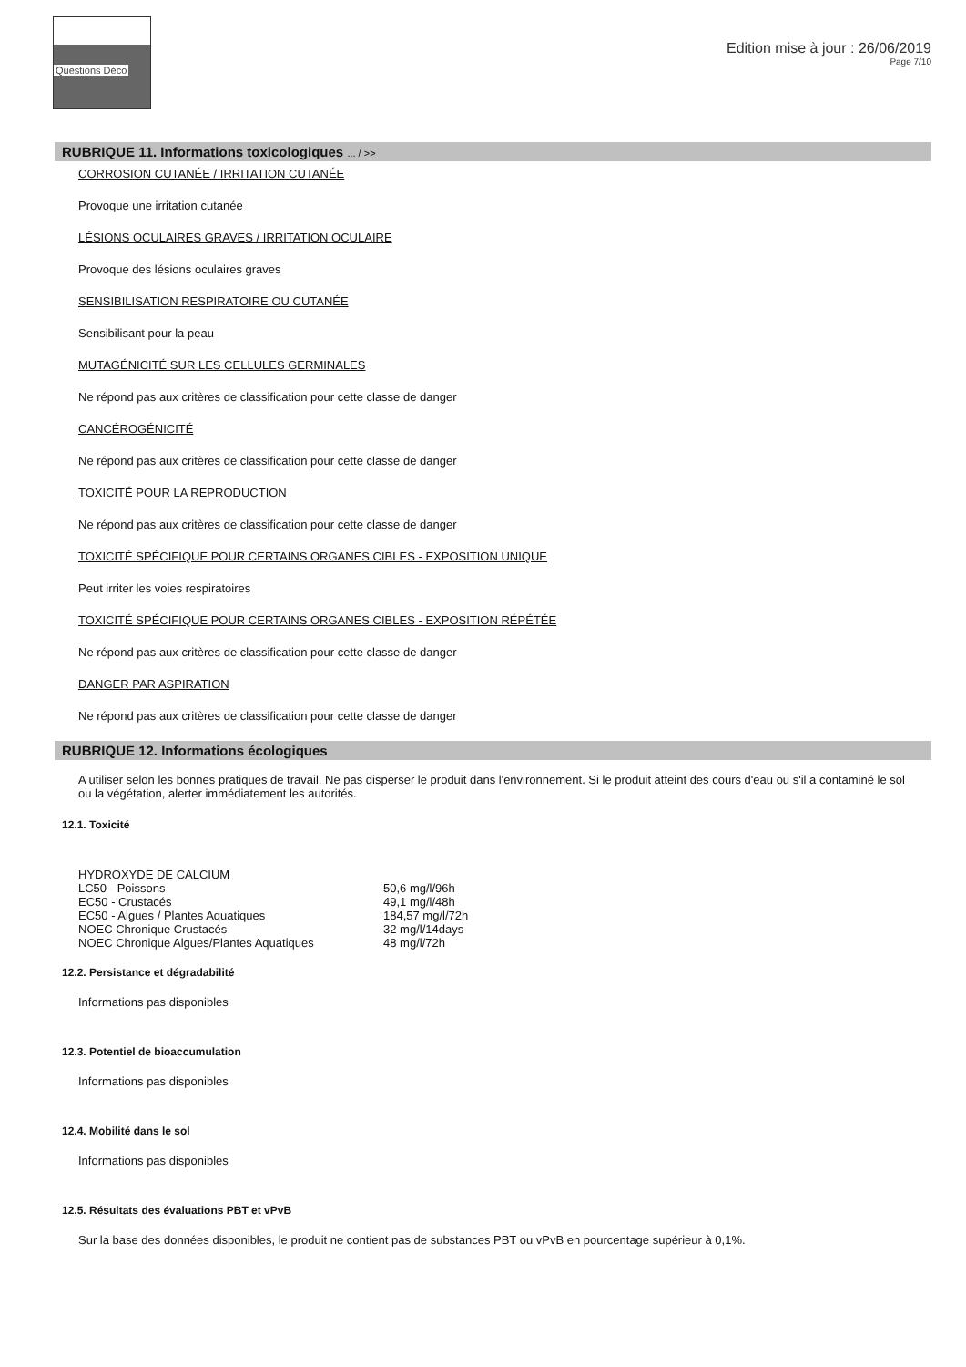Questions Déco
Edition mise à jour : 26/06/2019
Page 7/10
RUBRIQUE 11. Informations toxicologiques ... / >>
CORROSION CUTANÉE / IRRITATION CUTANÉE
Provoque une irritation cutanée
LÉSIONS OCULAIRES GRAVES / IRRITATION OCULAIRE
Provoque des lésions oculaires graves
SENSIBILISATION RESPIRATOIRE OU CUTANÉE
Sensibilisant pour la peau
MUTAGÉNICITÉ SUR LES CELLULES GERMINALES
Ne répond pas aux critères de classification pour cette classe de danger
CANCÉROGÉNICITÉ
Ne répond pas aux critères de classification pour cette classe de danger
TOXICITÉ POUR LA REPRODUCTION
Ne répond pas aux critères de classification pour cette classe de danger
TOXICITÉ SPÉCIFIQUE POUR CERTAINS ORGANES CIBLES - EXPOSITION UNIQUE
Peut irriter les voies respiratoires
TOXICITÉ SPÉCIFIQUE POUR CERTAINS ORGANES CIBLES - EXPOSITION RÉPÉTÉE
Ne répond pas aux critères de classification pour cette classe de danger
DANGER PAR ASPIRATION
Ne répond pas aux critères de classification pour cette classe de danger
RUBRIQUE 12. Informations écologiques
A utiliser selon les bonnes pratiques de travail. Ne pas disperser le produit dans l'environnement. Si le produit atteint des cours d'eau ou s'il a contaminé le sol ou la végétation, alerter immédiatement les autorités.
12.1. Toxicité
| HYDROXYDE DE CALCIUM | |
| LC50 - Poissons | 50,6 mg/l/96h |
| EC50 - Crustacés | 49,1 mg/l/48h |
| EC50 - Algues / Plantes Aquatiques | 184,57 mg/l/72h |
| NOEC Chronique Crustacés | 32 mg/l/14days |
| NOEC Chronique Algues/Plantes Aquatiques | 48 mg/l/72h |
12.2. Persistance et dégradabilité
Informations pas disponibles
12.3. Potentiel de bioaccumulation
Informations pas disponibles
12.4. Mobilité dans le sol
Informations pas disponibles
12.5. Résultats des évaluations PBT et vPvB
Sur la base des données disponibles, le produit ne contient pas de substances PBT ou vPvB en pourcentage supérieur à 0,1%.